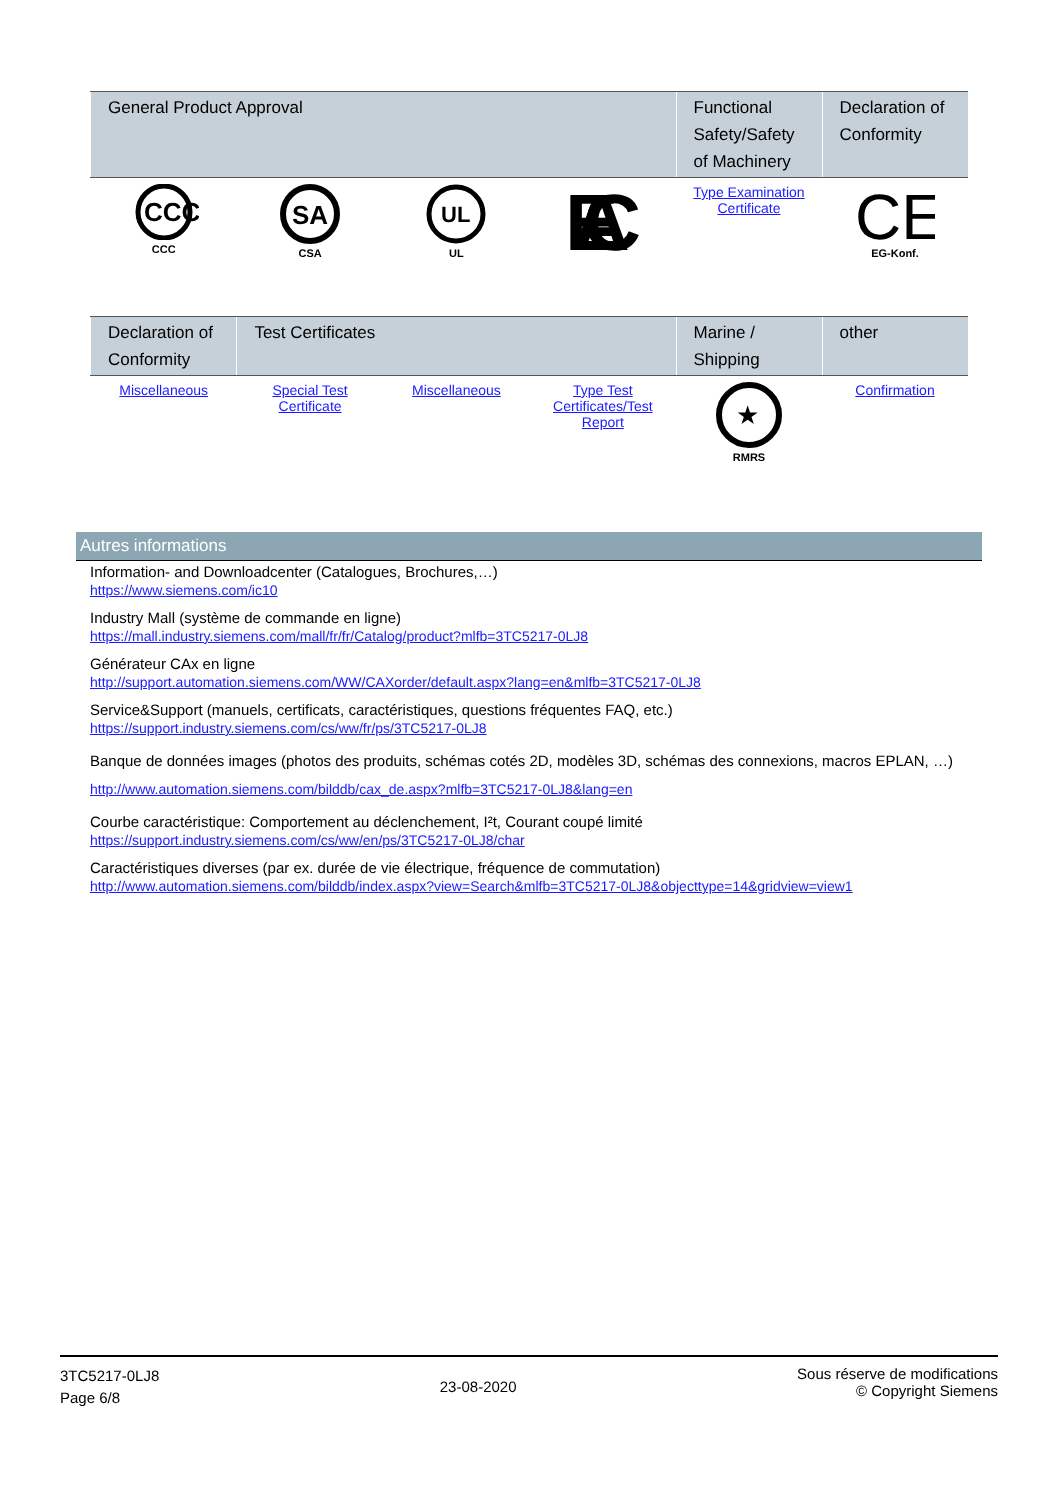| General Product Approval | | | | Functional Safety/Safety of Machinery | Declaration of Conformity |
| --- | --- | --- | --- | --- | --- |
| CCC CCC | SA CSA | UL UL | EAC | Type Examination Certificate | CE EG-Konf. |
| Declaration of Conformity | Test Certificates | | | Marine / Shipping | other |
| --- | --- | --- | --- | --- | --- |
| Miscellaneous | Special Test Certificate | Miscellaneous | Type Test Certificates/Test Report | ★ RMRS | Confirmation |
Autres informations
Information- and Downloadcenter (Catalogues, Brochures,…)
https://www.siemens.com/ic10
Industry Mall (système de commande en ligne)
https://mall.industry.siemens.com/mall/fr/fr/Catalog/product?mlfb=3TC5217-0LJ8
Générateur CAx en ligne
http://support.automation.siemens.com/WW/CAXorder/default.aspx?lang=en&mlfb=3TC5217-0LJ8
Service&Support (manuels, certificats, caractéristiques, questions fréquentes FAQ, etc.)
https://support.industry.siemens.com/cs/ww/fr/ps/3TC5217-0LJ8
Banque de données images (photos des produits, schémas cotés 2D, modèles 3D, schémas des connexions, macros EPLAN, …)
http://www.automation.siemens.com/bilddb/cax_de.aspx?mlfb=3TC5217-0LJ8&lang=en
Courbe caractéristique: Comportement au déclenchement, I²t, Courant coupé limité
https://support.industry.siemens.com/cs/ww/en/ps/3TC5217-0LJ8/char
Caractéristiques diverses (par ex. durée de vie électrique, fréquence de commutation)
http://www.automation.siemens.com/bilddb/index.aspx?view=Search&mlfb=3TC5217-0LJ8&objecttype=14&gridview=view1
3TC5217-0LJ8
Page 6/8
23-08-2020
Sous réserve de modifications
© Copyright Siemens